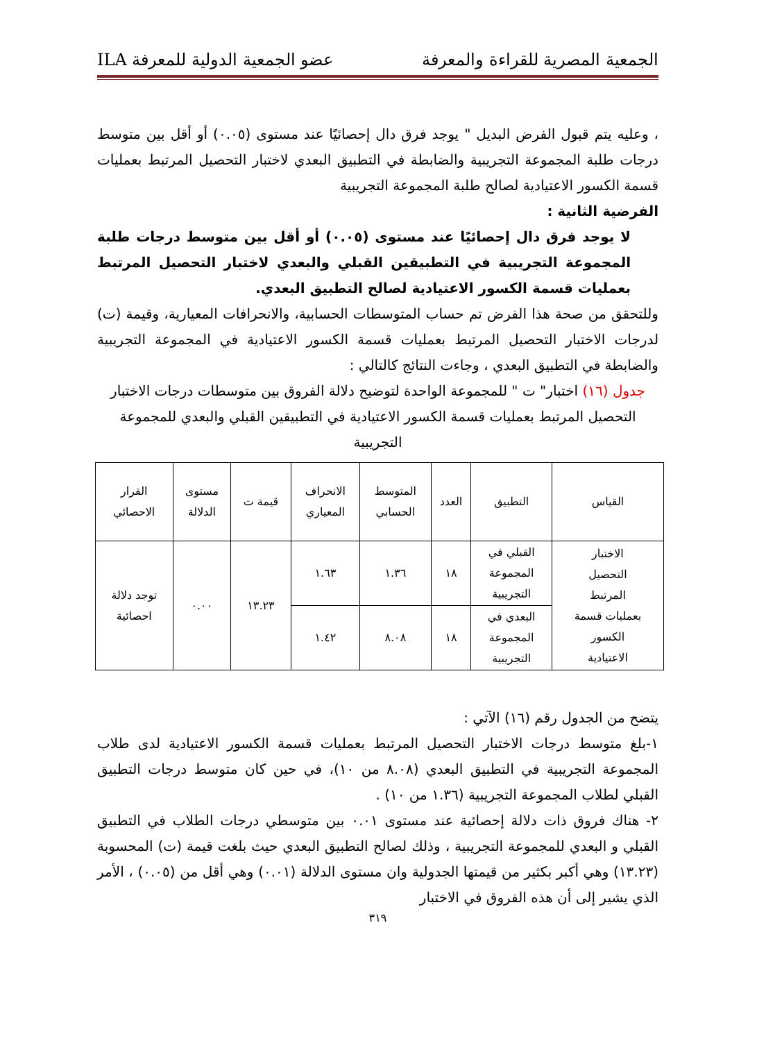الجمعية المصرية للقراءة والمعرفة عضو الجمعية الدولية للمعرفة ILA
، وعليه يتم قبول الفرض البديل " يوجد فرق دال إحصائيًا عند مستوى (٠.٠٥) أو أقل بين متوسط درجات طلبة المجموعة التجريبية والضابطة في التطبيق البعدي لاختبار التحصيل المرتبط بعمليات قسمة الكسور الاعتيادية لصالح طلبة المجموعة التجريبية
الفرضية الثانية :
لا يوجد فرق دال إحصائيًا عند مستوى (٠.٠٥) أو أقل بين متوسط درجات طلبة المجموعة التجريبية في التطبيقين القبلي والبعدي لاختبار التحصيل المرتبط بعمليات قسمة الكسور الاعتيادية لصالح التطبيق البعدي.
وللتحقق من صحة هذا الفرض تم حساب المتوسطات الحسابية، والانحرافات المعيارية، وقيمة (ت) لدرجات الاختبار التحصيل المرتبط بعمليات قسمة الكسور الاعتيادية في المجموعة التجريبية والضابطة في التطبيق البعدي ، وجاءت النتائج كالتالي :
جدول (١٦) اختبار" ت " للمجموعة الواحدة لتوضيح دلالة الفروق بين متوسطات درجات الاختبار التحصيل المرتبط بعمليات قسمة الكسور الاعتيادية في التطبيقين القبلي والبعدي للمجموعة التجريبية
| القياس | التطبيق | العدد | المتوسط الحسابي | الانحراف المعياري | قيمة ت | مستوى الدلالة | القرار الاحصائي |
| --- | --- | --- | --- | --- | --- | --- | --- |
| الاختبار التحصيل المرتبط بعمليات قسمة الكسور الاعتيادية | القبلي في المجموعة التجريبية | ١٨ | ١.٣٦ | ١.٦٣ | ١٣.٢٣ | ٠.٠٠ | توجد دلالة احصائية |
| | البعدي في المجموعة التجريبية | ١٨ | ٨.٠٨ | ١.٤٢ | | | |
يتضح من الجدول رقم (١٦) الآتي :
١-بلغ متوسط درجات الاختبار التحصيل المرتبط بعمليات قسمة الكسور الاعتيادية لدى طلاب المجموعة التجريبية في التطبيق البعدي (٨.٠٨ من ١٠)، في حين كان متوسط درجات التطبيق القبلي لطلاب المجموعة التجريبية (١.٣٦ من ١٠) .
٢- هناك فروق ذات دلالة إحصائية عند مستوى ٠.٠١ بين متوسطي درجات الطلاب في التطبيق القبلي و البعدي للمجموعة التجريبية ، وذلك لصالح التطبيق البعدي حيث بلغت قيمة (ت) المحسوبة (١٣.٢٣) وهي أكبر بكثير من قيمتها الجدولية وان مستوى الدلالة (٠.٠١) وهي أقل من (٠.٠٥) ، الأمر الذي يشير إلى أن هذه الفروق في الاختبار
٣١٩